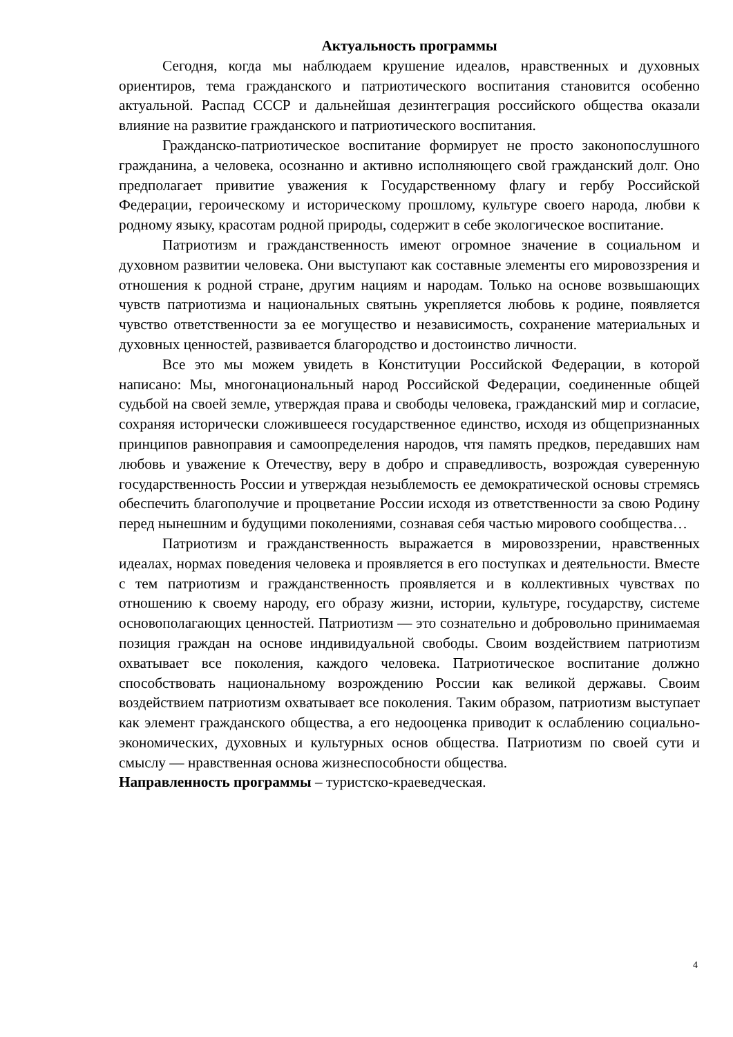Актуальность программы
Сегодня, когда мы наблюдаем крушение идеалов, нравственных и духовных ориентиров, тема гражданского и патриотического воспитания становится особенно актуальной. Распад СССР и дальнейшая дезинтеграция российского общества оказали влияние на развитие гражданского и патриотического воспитания.
Гражданско-патриотическое воспитание формирует не просто законопослушного гражданина, а человека, осознанно и активно исполняющего свой гражданский долг. Оно предполагает привитие уважения к Государственному флагу и гербу Российской Федерации, героическому и историческому прошлому, культуре своего народа, любви к родному языку, красотам родной природы, содержит в себе экологическое воспитание.
Патриотизм и гражданственность имеют огромное значение в социальном и духовном развитии человека. Они выступают как составные элементы его мировоззрения и отношения к родной стране, другим нациям и народам. Только на основе возвышающих чувств патриотизма и национальных святынь укрепляется любовь к родине, появляется чувство ответственности за ее могущество и независимость, сохранение материальных и духовных ценностей, развивается благородство и достоинство личности.
Все это мы можем увидеть в Конституции Российской Федерации, в которой написано: Мы, многонациональный народ Российской Федерации, соединенные общей судьбой на своей земле, утверждая права и свободы человека, гражданский мир и согласие, сохраняя исторически сложившееся государственное единство, исходя из общепризнанных принципов равноправия и самоопределения народов, чтя память предков, передавших нам любовь и уважение к Отечеству, веру в добро и справедливость, возрождая суверенную государственность России и утверждая незыблемость ее демократической основы стремясь обеспечить благополучие и процветание России исходя из ответственности за свою Родину перед нынешним и будущими поколениями, сознавая себя частью мирового сообщества…
Патриотизм и гражданственность выражается в мировоззрении, нравственных идеалах, нормах поведения человека и проявляется в его поступках и деятельности. Вместе с тем патриотизм и гражданственность проявляется и в коллективных чувствах по отношению к своему народу, его образу жизни, истории, культуре, государству, системе основополагающих ценностей. Патриотизм — это сознательно и добровольно принимаемая позиция граждан на основе индивидуальной свободы. Своим воздействием патриотизм охватывает все поколения, каждого человека. Патриотическое воспитание должно способствовать национальному возрождению России как великой державы. Своим воздействием патриотизм охватывает все поколения. Таким образом, патриотизм выступает как элемент гражданского общества, а его недооценка приводит к ослаблению социально-экономических, духовных и культурных основ общества. Патриотизм по своей сути и смыслу — нравственная основа жизнеспособности общества.
Направленность программы – туристско-краеведческая.
4